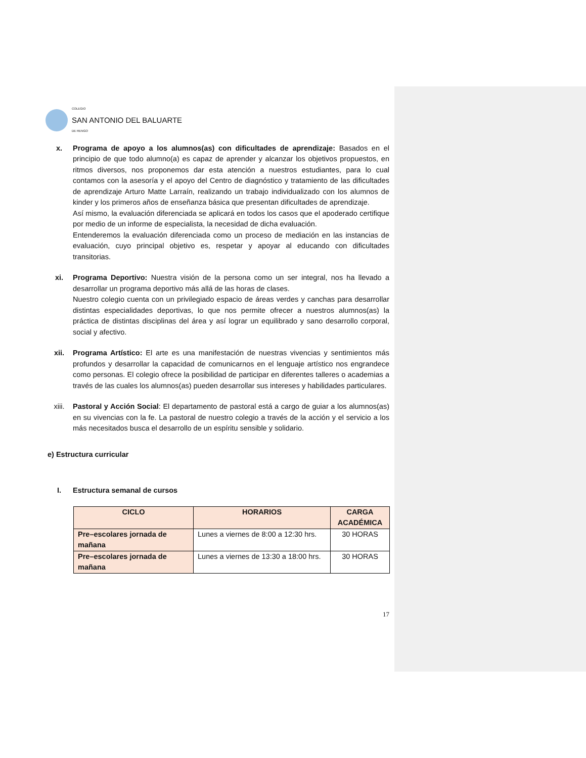COLEGIO
SAN ANTONIO DEL BALUARTE
DE RENGO
x. Programa de apoyo a los alumnos(as) con dificultades de aprendizaje: Basados en el principio de que todo alumno(a) es capaz de aprender y alcanzar los objetivos propuestos, en ritmos diversos, nos proponemos dar esta atención a nuestros estudiantes, para lo cual contamos con la asesoría y el apoyo del Centro de diagnóstico y tratamiento de las dificultades de aprendizaje Arturo Matte Larraín, realizando un trabajo individualizado con los alumnos de kinder y los primeros años de enseñanza básica que presentan dificultades de aprendizaje.
Así mismo, la evaluación diferenciada se aplicará en todos los casos que el apoderado certifique por medio de un informe de especialista, la necesidad de dicha evaluación.
Entenderemos la evaluación diferenciada como un proceso de mediación en las instancias de evaluación, cuyo principal objetivo es, respetar y apoyar al educando con dificultades transitorias.
xi. Programa Deportivo: Nuestra visión de la persona como un ser integral, nos ha llevado a desarrollar un programa deportivo más allá de las horas de clases.
Nuestro colegio cuenta con un privilegiado espacio de áreas verdes y canchas para desarrollar distintas especialidades deportivas, lo que nos permite ofrecer a nuestros alumnos(as) la práctica de distintas disciplinas del área y así lograr un equilibrado y sano desarrollo corporal, social y afectivo.
xii. Programa Artístico: El arte es una manifestación de nuestras vivencias y sentimientos más profundos y desarrollar la capacidad de comunicarnos en el lenguaje artístico nos engrandece como personas. El colegio ofrece la posibilidad de participar en diferentes talleres o academias a través de las cuales los alumnos(as) pueden desarrollar sus intereses y habilidades particulares.
xiii. Pastoral y Acción Social: El departamento de pastoral está a cargo de guiar a los alumnos(as) en su vivencias con la fe. La pastoral de nuestro colegio a través de la acción y el servicio a los más necesitados busca el desarrollo de un espíritu sensible y solidario.
e) Estructura curricular
I. Estructura semanal de cursos
| CICLO | HORARIOS | CARGA ACADÉMICA |
| --- | --- | --- |
| Pre–escolares jornada de mañana | Lunes a viernes de 8:00 a 12:30 hrs. | 30 HORAS |
| Pre–escolares jornada de mañana | Lunes a viernes de 13:30 a 18:00 hrs. | 30 HORAS |
17